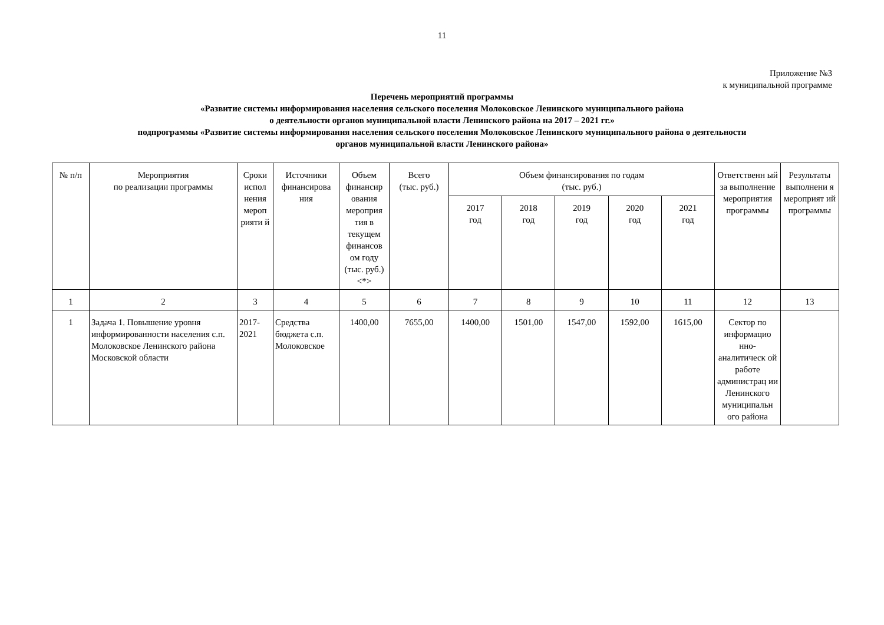11
Приложение №3
к муниципальной программе
Перечень мероприятий программы
«Развитие системы информирования населения сельского поселения Молоковское Ленинского муниципального района
о деятельности органов муниципальной власти Ленинского района на 2017 – 2021 гг.»
подпрограммы «Развитие системы информирования населения сельского поселения Молоковское Ленинского муниципального района о деятельности
органов муниципальной власти Ленинского района»
| № п/п | Мероприятия по реализации программы | Сроки испол нения мероп рияти й | Источники финансирова ния | Объем финансир ования мероприя тия в текущем финансов ом году (тыс. руб.) <*> | Всего (тыс. руб.) | Объем финансирования по годам (тыс. руб.) | | | | | Ответственн ый за выполнение мероприятия программы | Результаты выполнени я мероприят ий программы |
| --- | --- | --- | --- | --- | --- | --- | --- | --- | --- | --- | --- | --- |
| | | | | | | 2017 год | 2018 год | 2019 год | 2020 год | 2021 год | | |
| 1 | 2 | 3 | 4 | 5 | 6 | 7 | 8 | 9 | 10 | 11 | 12 | 13 |
| 1 | Задача 1. Повышение уровня информированности населения с.п. Молоковское Ленинского района Московской области | 2017-2021 | Средства бюджета с.п. Молоковское | 1400,00 | 7655,00 | 1400,00 | 1501,00 | 1547,00 | 1592,00 | 1615,00 | Сектор по информацио нно-аналитическ ой работе администрац ии Ленинского муниципальн ого района | |